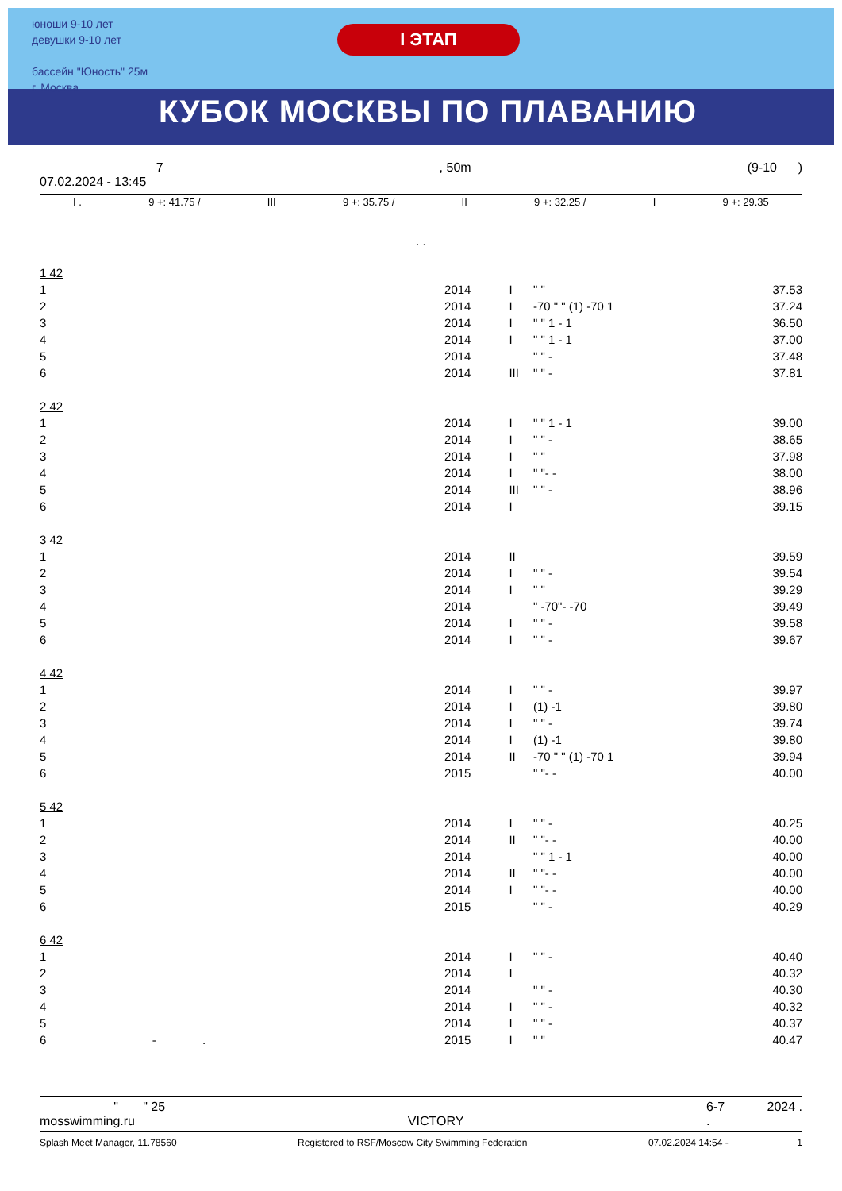юноши 9-10 лет
девушки 9-10 лет
бассейн "Юность" 25м
г. Москва
I ЭТАП
КУБОК МОСКВЫ ПО ПЛАВАНИЮ
7
07.02.2024 - 13:45, 50m (9-10 )
I . 9 +: 41.75 / III 9 +: 35.75 / II 9 +: 32.25 / I 9 +: 29.35
. .
| 1 42 | | | | |
| 1 | 2014 | I | " " | 37.53 |
| 2 | 2014 | I | -70 " " (1) -70 1 | 37.24 |
| 3 | 2014 | I | " " 1 - 1 | 36.50 |
| 4 | 2014 | I | " " 1 - 1 | 37.00 |
| 5 | 2014 | | " " - | 37.48 |
| 6 | 2014 | III | " " - | 37.81 |
| 2 42 | | | | |
| 1 | 2014 | I | " " 1 - 1 | 39.00 |
| 2 | 2014 | I | " " - | 38.65 |
| 3 | 2014 | I | " " | 37.98 |
| 4 | 2014 | I | " "- - | 38.00 |
| 5 | 2014 | III | " " - | 38.96 |
| 6 | 2014 | I | | 39.15 |
| 3 42 | | | | |
| 1 | 2014 | II | | 39.59 |
| 2 | 2014 | I | " " - | 39.54 |
| 3 | 2014 | I | " " | 39.29 |
| 4 | 2014 | | " -70"- -70 | 39.49 |
| 5 | 2014 | I | " " - | 39.58 |
| 6 | 2014 | I | " " - | 39.67 |
| 4 42 | | | | |
| 1 | 2014 | I | " " - | 39.97 |
| 2 | 2014 | I | (1) -1 | 39.80 |
| 3 | 2014 | I | " " - | 39.74 |
| 4 | 2014 | I | (1) -1 | 39.80 |
| 5 | 2014 | II | -70 " " (1) -70 1 | 39.94 |
| 6 | 2015 | | " "- - | 40.00 |
| 5 42 | | | | |
| 1 | 2014 | I | " " - | 40.25 |
| 2 | 2014 | II | " "- - | 40.00 |
| 3 | 2014 | | " " 1 - 1 | 40.00 |
| 4 | 2014 | II | " "- - | 40.00 |
| 5 | 2014 | I | " "- - | 40.00 |
| 6 | 2015 | | " " - | 40.29 |
| 6 42 | | | | |
| 1 | 2014 | I | " " - | 40.40 |
| 2 | 2014 | I | | 40.32 |
| 3 | 2014 | | " " - | 40.30 |
| 4 | 2014 | I | " " - | 40.32 |
| 5 | 2014 | I | " " - | 40.37 |
| 6 - . | 2015 | I | " " | 40.47 |
" " 25
mosswimming.ru
VICTORY 6-7 2024 .
.
Splash Meet Manager, 11.78560 Registered to RSF/Moscow City Swimming Federation 07.02.2024 14:54 - 1